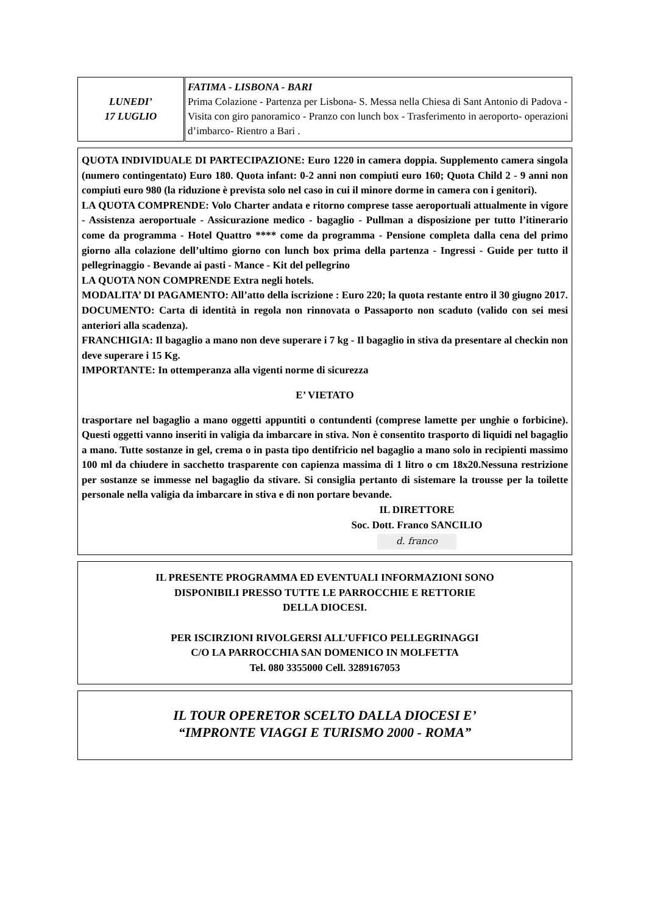| LUNEDI’ 17 LUGLIO | FATIMA - LISBONA - BARI Prima Colazione - Partenza per Lisbona- S. Messa nella Chiesa di Sant Antonio di Padova - Visita con giro panoramico - Pranzo con lunch box - Trasferimento in aeroporto- operazioni d’imbarco- Rientro a Bari . |
QUOTA INDIVIDUALE DI PARTECIPAZIONE: Euro 1220 in camera doppia. Supplemento camera singola (numero contingentato) Euro 180. Quota infant: 0-2 anni non compiuti euro 160; Quota Child 2 - 9 anni non compiuti euro 980 (la riduzione è prevista solo nel caso in cui il minore dorme in camera con i genitori).
LA QUOTA COMPRENDE: Volo Charter andata e ritorno comprese tasse aeroportuali attualmente in vigore - Assistenza aeroportuale - Assicurazione medico - bagaglio - Pullman a disposizione per tutto l’itinerario come da programma - Hotel Quattro **** come da programma - Pensione completa dalla cena del primo giorno alla colazione dell’ultimo giorno con lunch box prima della partenza - Ingressi - Guide per tutto il pellegrinaggio - Bevande ai pasti - Mance - Kit del pellegrino
LA QUOTA NON COMPRENDE Extra negli hotels.
MODALITA’ DI PAGAMENTO: All’atto della iscrizione : Euro 220; la quota restante entro il 30 giugno 2017.
DOCUMENTO: Carta di identità in regola non rinnovata o Passaporto non scaduto (valido con sei mesi anteriori alla scadenza).
FRANCHIGIA: Il bagaglio a mano non deve superare i 7 kg - Il bagaglio in stiva da presentare al checkin non deve superare i 15 Kg.
IMPORTANTE: In ottemperanza alla vigenti norme di sicurezza
E’ VIETATO
trasportare nel bagaglio a mano oggetti appuntiti o contundenti (comprese lamette per unghie o forbicine). Questi oggetti vanno inseriti in valigia da imbarcare in stiva. Non è consentito trasporto di liquidi nel bagaglio a mano. Tutte sostanze in gel, crema o in pasta tipo dentifricio nel bagaglio a mano solo in recipienti massimo 100 ml da chiudere in sacchetto trasparente con capienza massima di 1 litro o cm 18x20.Nessuna restrizione per sostanze se immesse nel bagaglio da stivare. Si consiglia pertanto di sistemare la trousse per la toilette personale nella valigia da imbarcare in stiva e di non portare bevande.
IL DIRETTORE
Soc. Dott. Franco SANCILIO
d. franco
IL PRESENTE PROGRAMMA ED EVENTUALI INFORMAZIONI SONO
DISPONIBILI PRESSO TUTTE LE PARROCCHIE E RETTORIE
DELLA DIOCESI.
PER ISCIRZIONI RIVOLGERSI ALL’UFFICO PELLEGRINAGGI
C/O LA PARROCCHIA SAN DOMENICO IN MOLFETTA
Tel. 080 3355000 Cell. 3289167053
IL TOUR OPERETOR SCELTO DALLA DIOCESI E’
“IMPRONTE VIAGGI E TURISMO 2000 - ROMA”